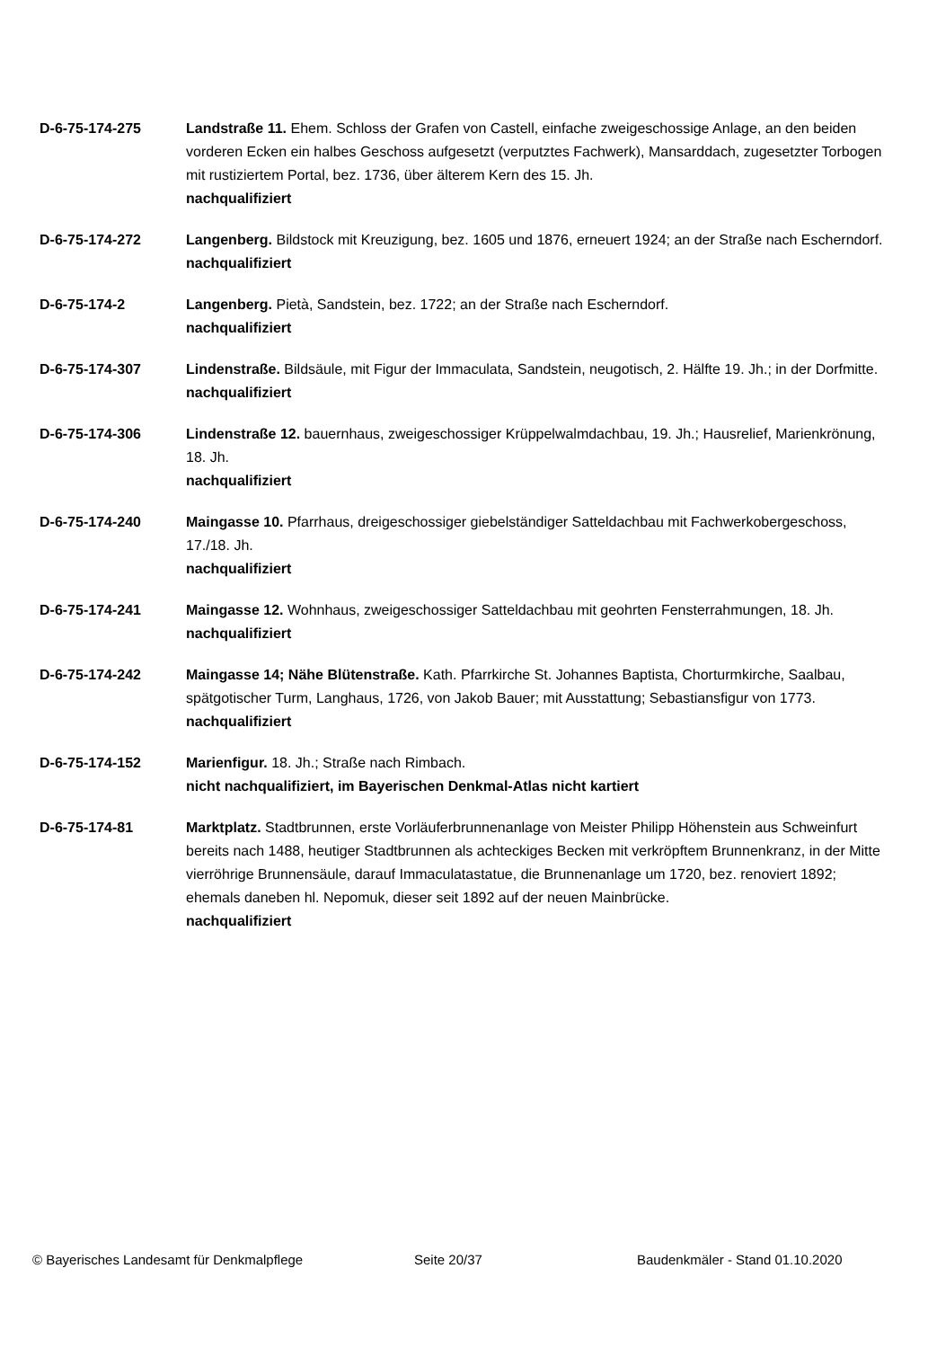D-6-75-174-275 Landstraße 11. Ehem. Schloss der Grafen von Castell, einfache zweigeschossige Anlage, an den beiden vorderen Ecken ein halbes Geschoss aufgesetzt (verputztes Fachwerk), Mansarddach, zugesetzter Torbogen mit rustiziertem Portal, bez. 1736, über älterem Kern des 15. Jh.
nachqualifiziert
D-6-75-174-272 Langenberg. Bildstock mit Kreuzigung, bez. 1605 und 1876, erneuert 1924; an der Straße nach Escherndorf.
nachqualifiziert
D-6-75-174-2 Langenberg. Pietà, Sandstein, bez. 1722; an der Straße nach Escherndorf.
nachqualifiziert
D-6-75-174-307 Lindenstraße. Bildsäule, mit Figur der Immaculata, Sandstein, neugotisch, 2. Hälfte 19. Jh.; in der Dorfmitte.
nachqualifiziert
D-6-75-174-306 Lindenstraße 12. bauernhaus, zweigeschossiger Krüppelwalmdachbau, 19. Jh.; Hausrelief, Marienkrönung, 18. Jh.
nachqualifiziert
D-6-75-174-240 Maingasse 10. Pfarrhaus, dreigeschossiger giebelständiger Satteldachbau mit Fachwerkobergeschoss, 17./18. Jh.
nachqualifiziert
D-6-75-174-241 Maingasse 12. Wohnhaus, zweigeschossiger Satteldachbau mit geohrten Fensterrahmungen, 18. Jh.
nachqualifiziert
D-6-75-174-242 Maingasse 14; Nähe Blütenstraße. Kath. Pfarrkirche St. Johannes Baptista, Chorturmkirche, Saalbau, spätgotischer Turm, Langhaus, 1726, von Jakob Bauer; mit Ausstattung; Sebastiansfigur von 1773.
nachqualifiziert
D-6-75-174-152 Marienfigur. 18. Jh.; Straße nach Rimbach.
nicht nachqualifiziert, im Bayerischen Denkmal-Atlas nicht kartiert
D-6-75-174-81 Marktplatz. Stadtbrunnen, erste Vorläuferbrunnenanlage von Meister Philipp Höhenstein aus Schweinfurt bereits nach 1488, heutiger Stadtbrunnen als achteckiges Becken mit verkröpftem Brunnenkranz, in der Mitte vierröhrige Brunnensäule, darauf Immaculatastatue, die Brunnenanlage um 1720, bez. renoviert 1892; ehemals daneben hl. Nepomuk, dieser seit 1892 auf der neuen Mainbrücke.
nachqualifiziert
© Bayerisches Landesamt für Denkmalpflege Seite 20/37 Baudenkmäler - Stand 01.10.2020